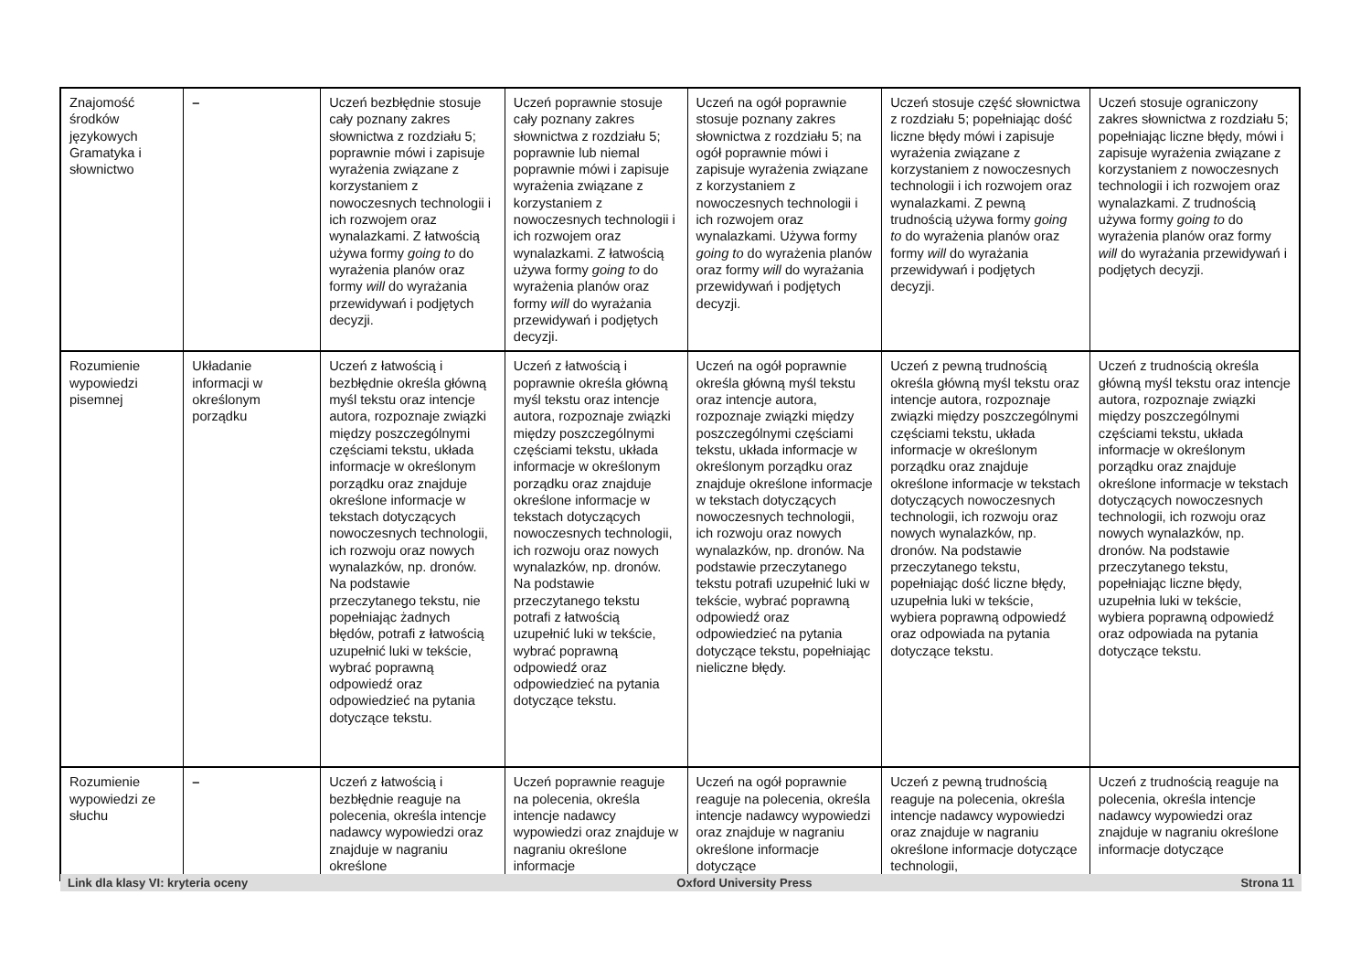| Znajomość środków językowych Gramatyka i słownictwo | – | Uczeń bezbłędnie stosuje cały poznany zakres słownictwa z rozdziału 5; poprawnie mówi i zapisuje wyrażenia związane z korzystaniem z nowoczesnych technologii i ich rozwojem oraz wynalazkami. Z łatwością używa formy going to do wyrażenia planów oraz formy will do wyrażania przewidywań i podjętych decyzji. | Uczeń poprawnie stosuje cały poznany zakres słownictwa z rozdziału 5; poprawnie lub niemal poprawnie mówi i zapisuje wyrażenia związane z korzystaniem z nowoczesnych technologii i ich rozwojem oraz wynalazkami. Z łatwością używa formy going to do wyrażenia planów oraz formy will do wyrażania przewidywań i podjętych decyzji. | Uczeń na ogół poprawnie stosuje poznany zakres słownictwa z rozdziału 5; na ogół poprawnie mówi i zapisuje wyrażenia związane z korzystaniem z nowoczesnych technologii i ich rozwojem oraz wynalazkami. Używa formy going to do wyrażenia planów oraz formy will do wyrażania przewidywań i podjętych decyzji. | Uczeń stosuje część słownictwa z rozdziału 5; popełniając dość liczne błędy mówi i zapisuje wyrażenia związane z korzystaniem z nowoczesnych technologii i ich rozwojem oraz wynalazkami. Z pewną trudnością używa formy going to do wyrażenia planów oraz formy will do wyrażania przewidywań i podjętych decyzji. | Uczeń stosuje ograniczony zakres słownictwa z rozdziału 5; popełniając liczne błędy, mówi i zapisuje wyrażenia związane z korzystaniem z nowoczesnych technologii i ich rozwojem oraz wynalazkami. Z trudnością używa formy going to do wyrażenia planów oraz formy will do wyrażania przewidywań i podjętych decyzji. |
| Rozumienie wypowiedzi pisemnej | Układanie informacji w określonym porządku | Uczeń z łatwością i bezbłędnie określa główną myśl tekstu oraz intencje autora, rozpoznaje związki między poszczególnymi częściami tekstu, układa informacje w określonym porządku oraz znajduje określone informacje w tekstach dotyczących nowoczesnych technologii, ich rozwoju oraz nowych wynalazków, np. dronów. Na podstawie przeczytanego tekstu, nie popełniając żadnych błędów, potrafi z łatwością uzupełnić luki w tekście, wybrać poprawną odpowiedź oraz odpowiedzieć na pytania dotyczące tekstu. | Uczeń z łatwością i poprawnie określa główną myśl tekstu oraz intencje autora, rozpoznaje związki między poszczególnymi częściami tekstu, układa informacje w określonym porządku oraz znajduje określone informacje w tekstach dotyczących nowoczesnych technologii, ich rozwoju oraz nowych wynalazków, np. dronów. Na podstawie przeczytanego tekstu potrafi z łatwością uzupełnić luki w tekście, wybrać poprawną odpowiedź oraz odpowiedzieć na pytania dotyczące tekstu. | Uczeń na ogół poprawnie określa główną myśl tekstu oraz intencje autora, rozpoznaje związki między poszczególnymi częściami tekstu, układa informacje w określonym porządku oraz znajduje określone informacje w tekstach dotyczących nowoczesnych technologii, ich rozwoju oraz nowych wynalazków, np. dronów. Na podstawie przeczytanego tekstu potrafi uzupełnić luki w tekście, wybrać poprawną odpowiedź oraz odpowiedzieć na pytania dotyczące tekstu, popełniając nieliczne błędy. | Uczeń z pewną trudnością określa główną myśl tekstu oraz intencje autora, rozpoznaje związki między poszczególnymi częściami tekstu, układa informacje w określonym porządku oraz znajduje określone informacje w tekstach dotyczących nowoczesnych technologii, ich rozwoju oraz nowych wynalazków, np. dronów. Na podstawie przeczytanego tekstu, popełniając dość liczne błędy, uzupełnia luki w tekście, wybiera poprawną odpowiedź oraz odpowiada na pytania dotyczące tekstu. | Uczeń z trudnością określa główną myśl tekstu oraz intencje autora, rozpoznaje związki między poszczególnymi częściami tekstu, układa informacje w określonym porządku oraz znajduje określone informacje w tekstach dotyczących nowoczesnych technologii, ich rozwoju oraz nowych wynalazków, np. dronów. Na podstawie przeczytanego tekstu, popełniając liczne błędy, uzupełnia luki w tekście, wybiera poprawną odpowiedź oraz odpowiada na pytania dotyczące tekstu. |
| Rozumienie wypowiedzi ze słuchu | – | Uczeń z łatwością i bezbłędnie reaguje na polecenia, określa intencje nadawcy wypowiedzi oraz znajduje w nagraniu określone | Uczeń poprawnie reaguje na polecenia, określa intencje nadawcy wypowiedzi oraz znajduje w nagraniu określone informacje | Uczeń na ogół poprawnie reaguje na polecenia, określa intencje nadawcy wypowiedzi oraz znajduje w nagraniu określone informacje dotyczące | Uczeń z pewną trudnością reaguje na polecenia, określa intencje nadawcy wypowiedzi oraz znajduje w nagraniu określone informacje dotyczące technologii, | Uczeń z trudnością reaguje na polecenia, określa intencje nadawcy wypowiedzi oraz znajduje w nagraniu określone informacje dotyczące |
Link dla klasy VI: kryteria oceny Oxford University Press Strona 11